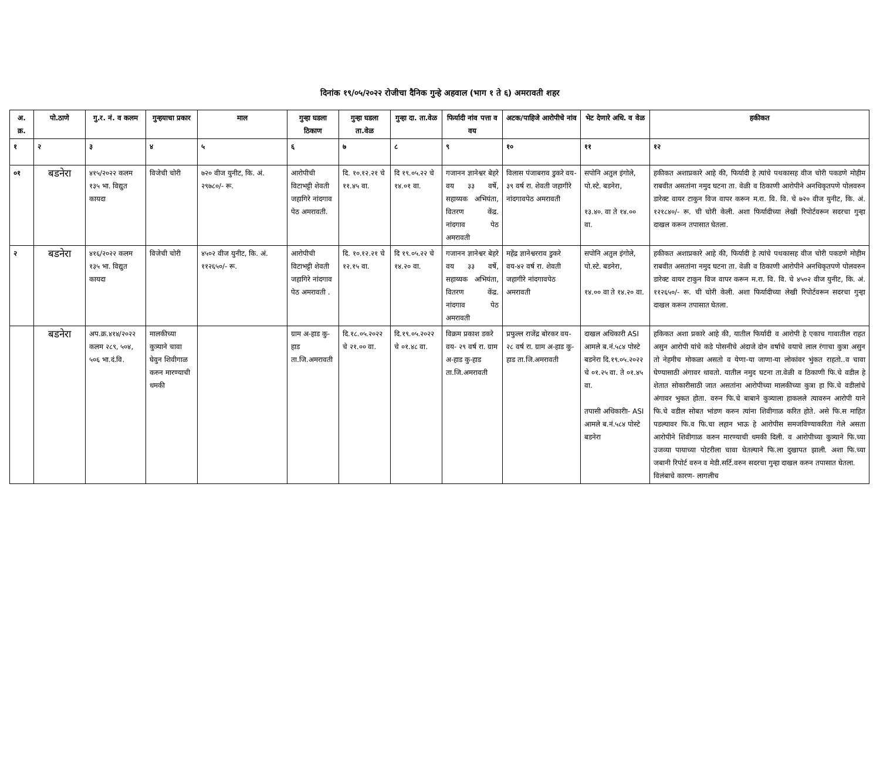दिनांक १९/०५/२०२२ रोजीचा दैनिक गुन्हे अहवाल (भाग १ ते ६) अमरावती शहर
| अ. क्र. | पो.ठाणे | गु.र. नं. व कलम | गुन्हयाचा प्रकार | माल | गुन्हा घडला ठिकाण | गुन्हा घडला ता.वेळ | गुन्हा दा. ता.वेळ | फिर्यादी नांव पत्ता व वय | अटक/पाहिजे आरोपीचे नांव | भेट देणारे अधि. व वेळ | हकीकत |
| --- | --- | --- | --- | --- | --- | --- | --- | --- | --- | --- | --- |
| १ | २ | ३ | ४ | ५ | ६ | ७ | ८ | ९ | १० | ११ | १२ |
| ०१ | बडनेरा | ४१५/२०२२ कलम १३५ भा. विद्युत कायदा | विजेची चोरी | ७२० वीज युनीट, कि. अं. २९७८०/- रू. | आरोपीची विटाभट्टी शेवती जहागिरे नांदगाव पेठ अमरावती. | दि. १०.१२.२१ चे ११.४५ वा. | दि १९.०५.२२ चे १४.०१ वा. | गजानन ज्ञानेश्वर बेहरे वय ३३ वर्षे, सहाय्यक अभियंता, वितरण केंद्र. नांदगाव पेठ अमरावती | विलास पंजाबराव डुकरे वय- ३९ वर्ष रा. शेवती जहागीरे नांदगावपेठ अमरावती | सपोनि अतुल इंगोले, पो.स्टे. बडनेरा, १३.४०. वा ते १४.०० वा. | हकीकत अशाप्रकारे आहे की, फिर्यादी हे त्यांचे पथकासह वीज चोरी पकडणे मोहीम राबवीत असतांना नमुद घटना ता. वेळी व ठिकाणी आरोपीने अनधिकृतपणे पोलवरुन डारेक्ट वायर टाकुन विज वापर करून म.रा. वि. वि. चे ७२० वीज युनीट, कि. अं. १२१८४०/- रू. ची चोरी केली. अशा फिर्यादीच्या लेखी रिपोर्टवरून सदरचा गुन्हा दाखल करून तपासात घेतला. |
| २ | बडनेरा | ४१६/२०२२ कलम १३५ भा. विद्युत कायदा | विजेची चोरी | ४५०२ वीज युनीट, कि. अं. ११२६५०/- रू. | आरोपीची विटाभट्टी शेवती जहागिरे नांदगाव पेठ अमरावती . | दि. १०.१२.२१ चे १२.१५ वा. | दि १९.०५.२२ चे १४.२० वा. | गजानन ज्ञानेश्वर बेहरे वय ३३ वर्षे, सहाय्यक अभियंता, वितरण केंद्र. नांदगाव पेठ अमरावती | महेंद्र ज्ञानेश्वरराव डुकरे वय-४२ वर्ष रा. शेवती जहागीरे नांदगावपेठ अमरावती | सपोनि अतुल इंगोले, पो.स्टे. बडनेरा, १४.०० वा ते १४.२० वा. | हकीकत अशाप्रकारे आहे की, फिर्यादी हे त्यांचे पथकासह वीज चोरी पकडणे मोहीम राबवीत असतांना नमुद घटना ता. वेळी व ठिकाणी आरोपीने अनधिकृतपणे पोलवरुन डारेक्ट वायर टाकुन विज वापर करून म.रा. वि. वि. चे ४५०२ वीज युनीट, कि. अं. ११२६५०/- रू. ची चोरी केली. अशा फिर्यादीच्या लेखी रिपोर्टवरून सदरचा गुन्हा दाखल करून तपासात घेतला. |
| | बडनेरा | अप.क्र.४१४/२०२२ कलम २८९, ५०४, ५०६ भा.दं.वि. | मालकीच्या कुत्र्याने चावा घेवुन शिवीगाळ करुन मारण्याची धमकी | | ग्राम अ-हाड कु-हाड ता.जि.अमरावती | दि.१८.०५.२०२२ चे २१.०० वा. | दि.१९.०५.२०२२ चे ०१.४८ वा. | विक्रम प्रकाश डकरे वय- २९ वर्ष रा. ग्राम अ-हाड कु-हाड ता.जि.अमरावती | प्रफुल्ल राजेंद्र बोरकर वय- २८ वर्ष रा. ग्राम अ-हाड कु-हाड ता.जि.अमरावती | दाखल अधिकारी ASI आमले ब.नं.५८४ पोस्टे बडनेरा दि.१९.०५.२०२२ चे ०१.२५ वा. ते ०१.४५ वा. तपासी अधिकारीा- ASI आमले ब.नं.५८४ पोस्टे बडनेरा | हकिकत अशा प्रकारे आहे की, यातील फिर्यादी व आरोपी हे एकाच गावातील राहत असुन आरोपी यांचे कडे पोसनीचे अंदाजे दोन वर्षाचे वयाचे लाल रंगाचा कुत्रा असुन तो नेहमीच मोकळा असतो व येणा-या जाणा-या लोकांवर भुंकत राहतो..व चावा घेण्यासाठी अंगावर धावतो. यातील नमुद घटना ता.वेळी व ठिकाणी फि.चे वडील हे शेतात सोकारीसाठी जात असतांना आरोपीच्या मालकीच्या कुत्रा हा फि.चे वडीलांचे अंगावर भुकत होता. वरुन फि.चे बाबाने कुत्र्याला हाकलले त्यावरुन आरोपी याने फि.चे वडील सोबत भांडण करुन त्यांना शिवीगाळ करित होते. असे फि.स माहित पडल्यावर फि.व फि.चा लहान भाऊ हे आरोपीस समजविण्याकरिता गेले असता आरोपीने शिवीगाळ करुन मारण्याची धमकी दिली. व आरोपीच्या कुत्र्याने फि.च्या उजव्या पायाच्या पोटरीला चावा घेतल्याने फि.ला दुखापत झाली. अशा फि.च्या जबानी रिपोर्ट वरुन व मेडी.सर्टि.वरुन सदरचा गुन्हा दाखल करुन तपासात घेतला. विलंबाचे कारण- लागलीच |